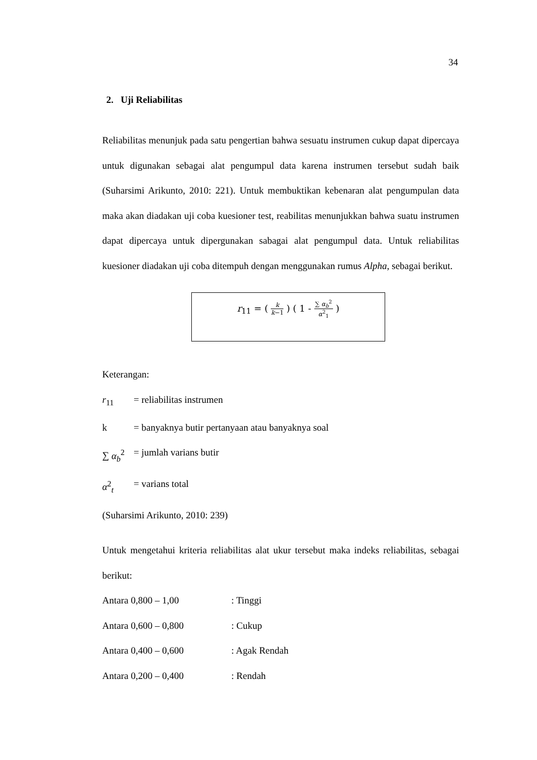34
2. Uji Reliabilitas
Reliabilitas menunjuk pada satu pengertian bahwa sesuatu instrumen cukup dapat dipercaya untuk digunakan sebagai alat pengumpul data karena instrumen tersebut sudah baik (Suharsimi Arikunto, 2010: 221). Untuk membuktikan kebenaran alat pengumpulan data maka akan diadakan uji coba kuesioner test, reabilitas menunjukkan bahwa suatu instrumen dapat dipercaya untuk dipergunakan sabagai alat pengumpul data. Untuk reliabilitas kuesioner diadakan uji coba ditempuh dengan menggunakan rumus Alpha, sebagai berikut.
r<sub>11</sub> = ( k k−1 ) ( 1 - ∑ α<sub>b</sub><sup>2</sup> α<sup>2</sup><sub>1</sub> )
Keterangan:
r<sub>11</sub> = reliabilitas instrumen
k = banyaknya butir pertanyaan atau banyaknya soal
∑ α<sub>b</sub><sup>2</sup> = jumlah varians butir
α<sup>2</sup><sub>t</sub> = varians total
(Suharsimi Arikunto, 2010: 239)
Untuk mengetahui kriteria reliabilitas alat ukur tersebut maka indeks reliabilitas, sebagai berikut:
Antara 0,800 – 1,00: Tinggi
Antara 0,600 – 0,800: Cukup
Antara 0,400 – 0,600: Agak Rendah
Antara 0,200 – 0,400: Rendah